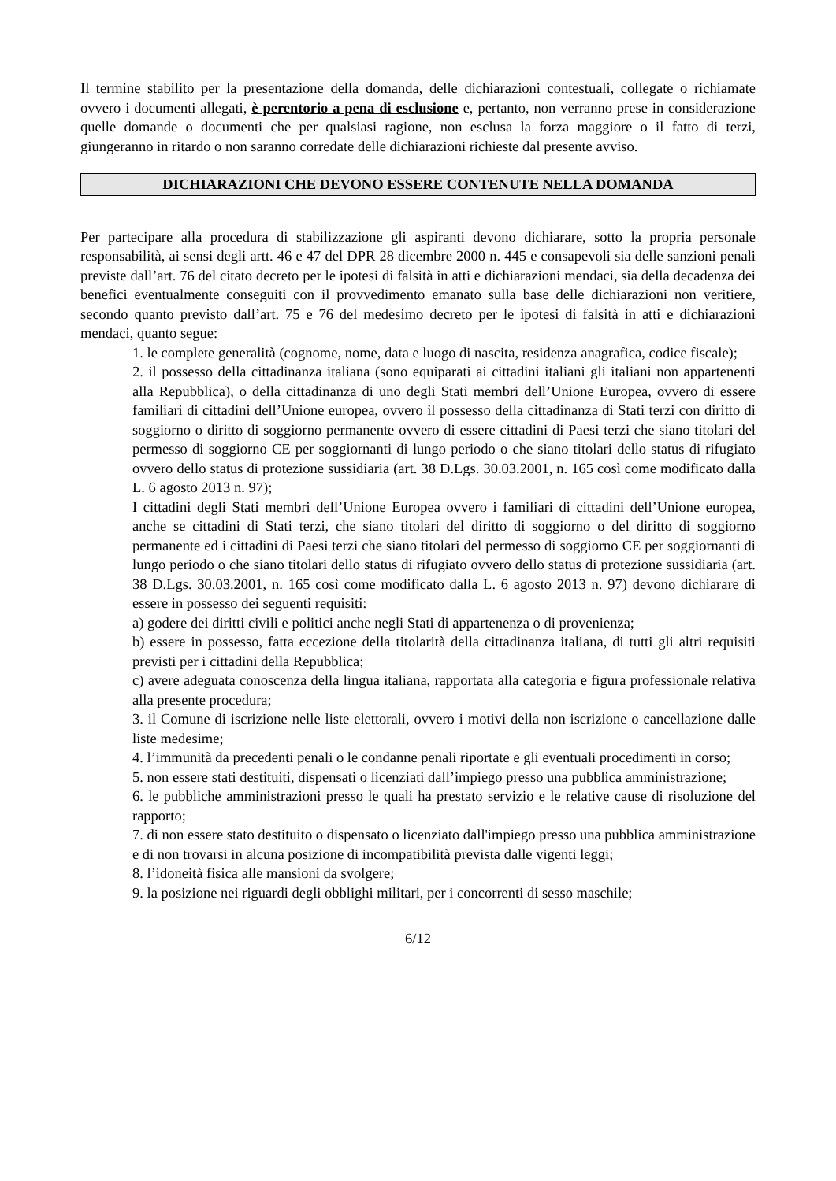Il termine stabilito per la presentazione della domanda, delle dichiarazioni contestuali, collegate o richiamate ovvero i documenti allegati, è perentorio a pena di esclusione e, pertanto, non verranno prese in considerazione quelle domande o documenti che per qualsiasi ragione, non esclusa la forza maggiore o il fatto di terzi, giungeranno in ritardo o non saranno corredate delle dichiarazioni richieste dal presente avviso.
DICHIARAZIONI CHE DEVONO ESSERE CONTENUTE NELLA DOMANDA
Per partecipare alla procedura di stabilizzazione gli aspiranti devono dichiarare, sotto la propria personale responsabilità, ai sensi degli artt. 46 e 47 del DPR 28 dicembre 2000 n. 445 e consapevoli sia delle sanzioni penali previste dall’art. 76 del citato decreto per le ipotesi di falsità in atti e dichiarazioni mendaci, sia della decadenza dei benefici eventualmente conseguiti con il provvedimento emanato sulla base delle dichiarazioni non veritiere, secondo quanto previsto dall’art. 75 e 76 del medesimo decreto per le ipotesi di falsità in atti e dichiarazioni mendaci, quanto segue:
1. le complete generalità (cognome, nome, data e luogo di nascita, residenza anagrafica, codice fiscale);
2. il possesso della cittadinanza italiana (sono equiparati ai cittadini italiani gli italiani non appartenenti alla Repubblica), o della cittadinanza di uno degli Stati membri dell’Unione Europea, ovvero di essere familiari di cittadini dell’Unione europea, ovvero il possesso della cittadinanza di Stati terzi con diritto di soggiorno o diritto di soggiorno permanente ovvero di essere cittadini di Paesi terzi che siano titolari del permesso di soggiorno CE per soggiornanti di lungo periodo o che siano titolari dello status di rifugiato ovvero dello status di protezione sussidiaria (art. 38 D.Lgs. 30.03.2001, n. 165 così come modificato dalla L. 6 agosto 2013 n. 97);
I cittadini degli Stati membri dell’Unione Europea ovvero i familiari di cittadini dell’Unione europea, anche se cittadini di Stati terzi, che siano titolari del diritto di soggiorno o del diritto di soggiorno permanente ed i cittadini di Paesi terzi che siano titolari del permesso di soggiorno CE per soggiornanti di lungo periodo o che siano titolari dello status di rifugiato ovvero dello status di protezione sussidiaria (art. 38 D.Lgs. 30.03.2001, n. 165 così come modificato dalla L. 6 agosto 2013 n. 97) devono dichiarare di essere in possesso dei seguenti requisiti:
a) godere dei diritti civili e politici anche negli Stati di appartenenza o di provenienza;
b) essere in possesso, fatta eccezione della titolarità della cittadinanza italiana, di tutti gli altri requisiti previsti per i cittadini della Repubblica;
c) avere adeguata conoscenza della lingua italiana, rapportata alla categoria e figura professionale relativa alla presente procedura;
3. il Comune di iscrizione nelle liste elettorali, ovvero i motivi della non iscrizione o cancellazione dalle liste medesime;
4. l’immunità da precedenti penali o le condanne penali riportate e gli eventuali procedimenti in corso;
5. non essere stati destituiti, dispensati o licenziati dall’impiego presso una pubblica amministrazione;
6. le pubbliche amministrazioni presso le quali ha prestato servizio e le relative cause di risoluzione del rapporto;
7. di non essere stato destituito o dispensato o licenziato dall'impiego presso una pubblica amministrazione e di non trovarsi in alcuna posizione di incompatibilità prevista dalle vigenti leggi;
8. l’idoneità fisica alle mansioni da svolgere;
9. la posizione nei riguardi degli obblighi militari, per i concorrenti di sesso maschile;
6/12